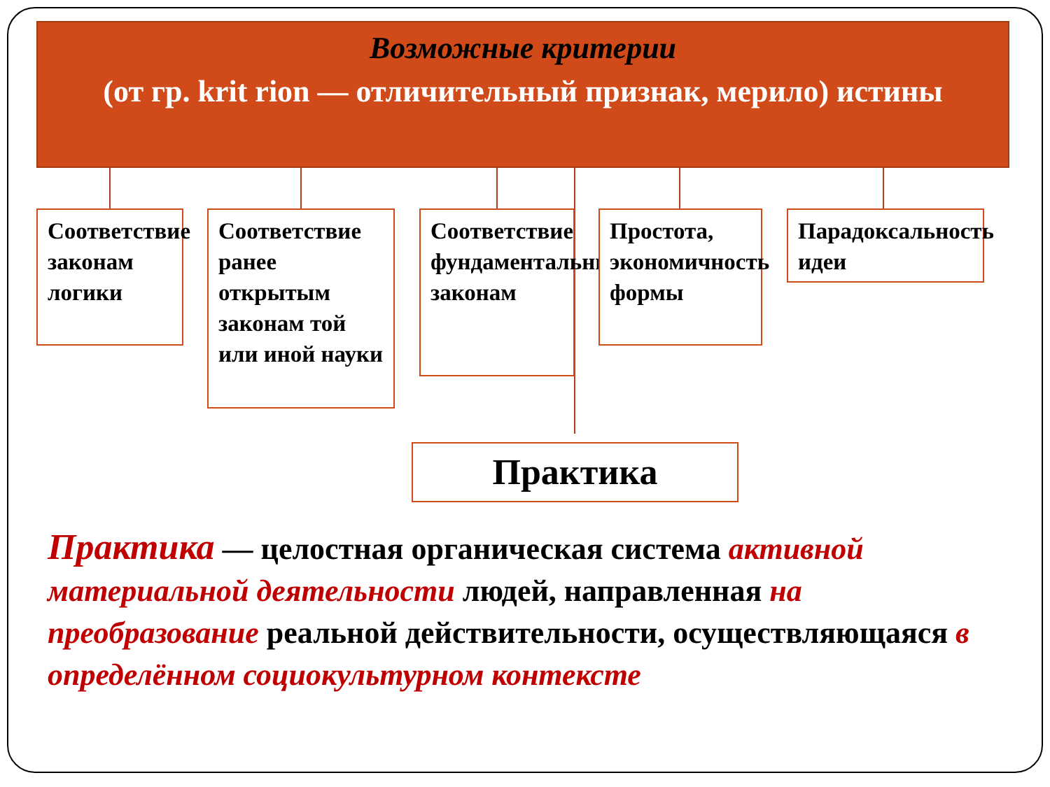Возможные критерии
(от гр. krit rion — отличительный признак, мерило) истины
Соответствие законам логики
Соответствие ранее открытым законам той или иной науки
Соответствие фундаментальным законам
Простота, экономичность формы
Парадоксальность идеи
Практика
Практика — целостная органическая система активной материальной деятельности людей, направленная на преобразование реальной действительности, осуществляющаяся в определённом социокультурном контексте